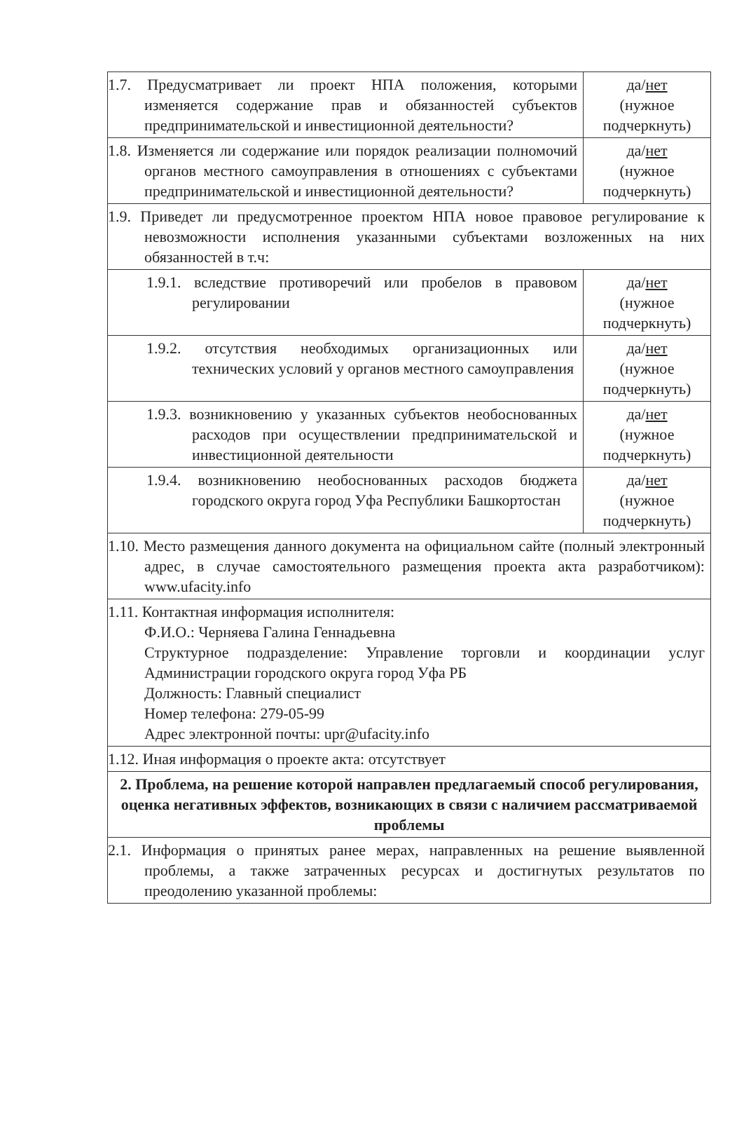| 1.7. Предусматривает ли проект НПА положения, которыми изменяется содержание прав и обязанностей субъектов предпринимательской и инвестиционной деятельности? | да/ нет (нужное подчеркнуть) |
| 1.8. Изменяется ли содержание или порядок реализации полномочий органов местного самоуправления в отношениях с субъектами предпринимательской и инвестиционной деятельности? | да/ нет (нужное подчеркнуть) |
| 1.9. Приведет ли предусмотренное проектом НПА новое правовое регулирование к невозможности исполнения указанными субъектами возложенных на них обязанностей в т.ч: | |
| 1.9.1. вследствие противоречий или пробелов в правовом регулировании | да/ нет (нужное подчеркнуть) |
| 1.9.2. отсутствия необходимых организационных или технических условий у органов местного самоуправления | да/ нет (нужное подчеркнуть) |
| 1.9.3. возникновению у указанных субъектов необоснованных расходов при осуществлении предпринимательской и инвестиционной деятельности | да/ нет (нужное подчеркнуть) |
| 1.9.4. возникновению необоснованных расходов бюджета городского округа город Уфа Республики Башкортостан | да/ нет (нужное подчеркнуть) |
| 1.10. Место размещения данного документа на официальном сайте (полный электронный адрес, в случае самостоятельного размещения проекта акта разработчиком): www.ufacity.info | |
| 1.11. Контактная информация исполнителя: Ф.И.О.: Черняева Галина Геннадьевна Структурное подразделение: Управление торговли и координации услуг Администрации городского округа город Уфа РБ Должность: Главный специалист Номер телефона: 279-05-99 Адрес электронной почты: upr@ufacity.info | |
| 1.12. Иная информация о проекте акта: отсутствует | |
| 2. Проблема, на решение которой направлен предлагаемый способ регулирования, оценка негативных эффектов, возникающих в связи с наличием рассматриваемой проблемы | |
| 2.1. Информация о принятых ранее мерах, направленных на решение выявленной проблемы, а также затраченных ресурсах и достигнутых результатов по преодолению указанной проблемы: | |